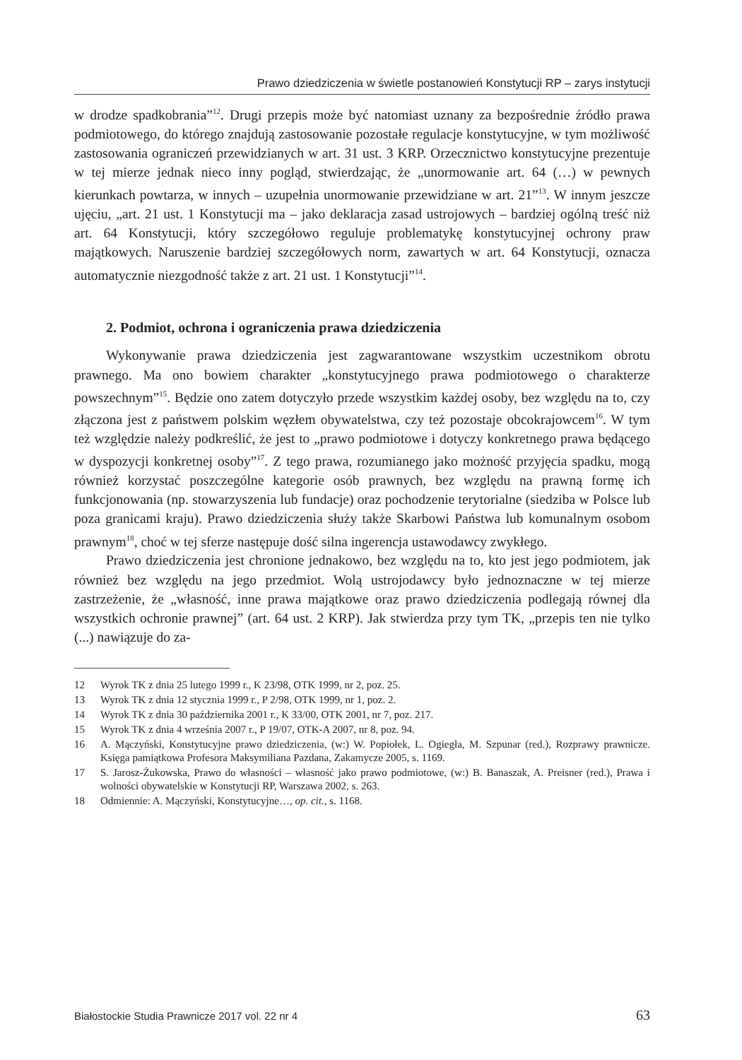Prawo dziedziczenia w świetle postanowień Konstytucji RP – zarys instytucji
w drodze spadkobrania”<sup>12</sup>. Drugi przepis może być natomiast uznany za bezpośrednie źródło prawa podmiotowego, do którego znajdują zastosowanie pozostałe regulacje konstytucyjne, w tym możliwość zastosowania ograniczeń przewidzianych w art. 31 ust. 3 KRP. Orzecznictwo konstytucyjne prezentuje w tej mierze jednak nieco inny pogląd, stwierdzając, że „unormowanie art. 64 (…) w pewnych kierunkach powtarza, w innych – uzupełnia unormowanie przewidziane w art. 21”<sup>13</sup>. W innym jeszcze ujęciu, „art. 21 ust. 1 Konstytucji ma – jako deklaracja zasad ustrojowych – bardziej ogólną treść niż art. 64 Konstytucji, który szczegółowo reguluje problematykę konstytucyjnej ochrony praw majątkowych. Naruszenie bardziej szczegółowych norm, zawartych w art. 64 Konstytucji, oznacza automatycznie niezgodność także z art. 21 ust. 1 Konstytucji”<sup>14</sup>.
2. Podmiot, ochrona i ograniczenia prawa dziedziczenia
Wykonywanie prawa dziedziczenia jest zagwarantowane wszystkim uczestnikom obrotu prawnego. Ma ono bowiem charakter „konstytucyjnego prawa podmiotowego o charakterze powszechnym”<sup>15</sup>. Będzie ono zatem dotyczyło przede wszystkim każdej osoby, bez względu na to, czy złączona jest z państwem polskim węzłem obywatelstwa, czy też pozostaje obcokrajowcem<sup>16</sup>. W tym też względzie należy podkreślić, że jest to „prawo podmiotowe i dotyczy konkretnego prawa będącego w dyspozycji konkretnej osoby”<sup>17</sup>. Z tego prawa, rozumianego jako możność przyjęcia spadku, mogą również korzystać poszczególne kategorie osób prawnych, bez względu na prawną formę ich funkcjonowania (np. stowarzyszenia lub fundacje) oraz pochodzenie terytorialne (siedziba w Polsce lub poza granicami kraju). Prawo dziedziczenia służy także Skarbowi Państwa lub komunalnym osobom prawnym<sup>18</sup>, choć w tej sferze następuje dość silna ingerencja ustawodawcy zwykłego.
Prawo dziedziczenia jest chronione jednakowo, bez względu na to, kto jest jego podmiotem, jak również bez względu na jego przedmiot. Wolą ustrojodawcy było jednoznaczne w tej mierze zastrzeżenie, że „własność, inne prawa majątkowe oraz prawo dziedziczenia podlegają równej dla wszystkich ochronie prawnej” (art. 64 ust. 2 KRP). Jak stwierdza przy tym TK, „przepis ten nie tylko (...) nawiązuje do za-
12 Wyrok TK z dnia 25 lutego 1999 r., K 23/98, OTK 1999, nr 2, poz. 25.
13 Wyrok TK z dnia 12 stycznia 1999 r., P 2/98, OTK 1999, nr 1, poz. 2.
14 Wyrok TK z dnia 30 października 2001 r., K 33/00, OTK 2001, nr 7, poz. 217.
15 Wyrok TK z dnia 4 września 2007 r., P 19/07, OTK-A 2007, nr 8, poz. 94.
16 A. Mączyński, Konstytucyjne prawo dziedziczenia, (w:) W. Popiołek, L. Ogiegła, M. Szpunar (red.), Rozprawy prawnicze. Księga pamiątkowa Profesora Maksymiliana Pazdana, Zakamycze 2005, s. 1169.
17 S. Jarosz-Żukowska, Prawo do własności – własność jako prawo podmiotowe, (w:) B. Banaszak, A. Preisner (red.), Prawa i wolności obywatelskie w Konstytucji RP, Warszawa 2002, s. 263.
18 Odmiennie: A. Mączyński, Konstytucyjne…, op. cit., s. 1168.
Białostockie Studia Prawnicze 2017 vol. 22 nr 4 63